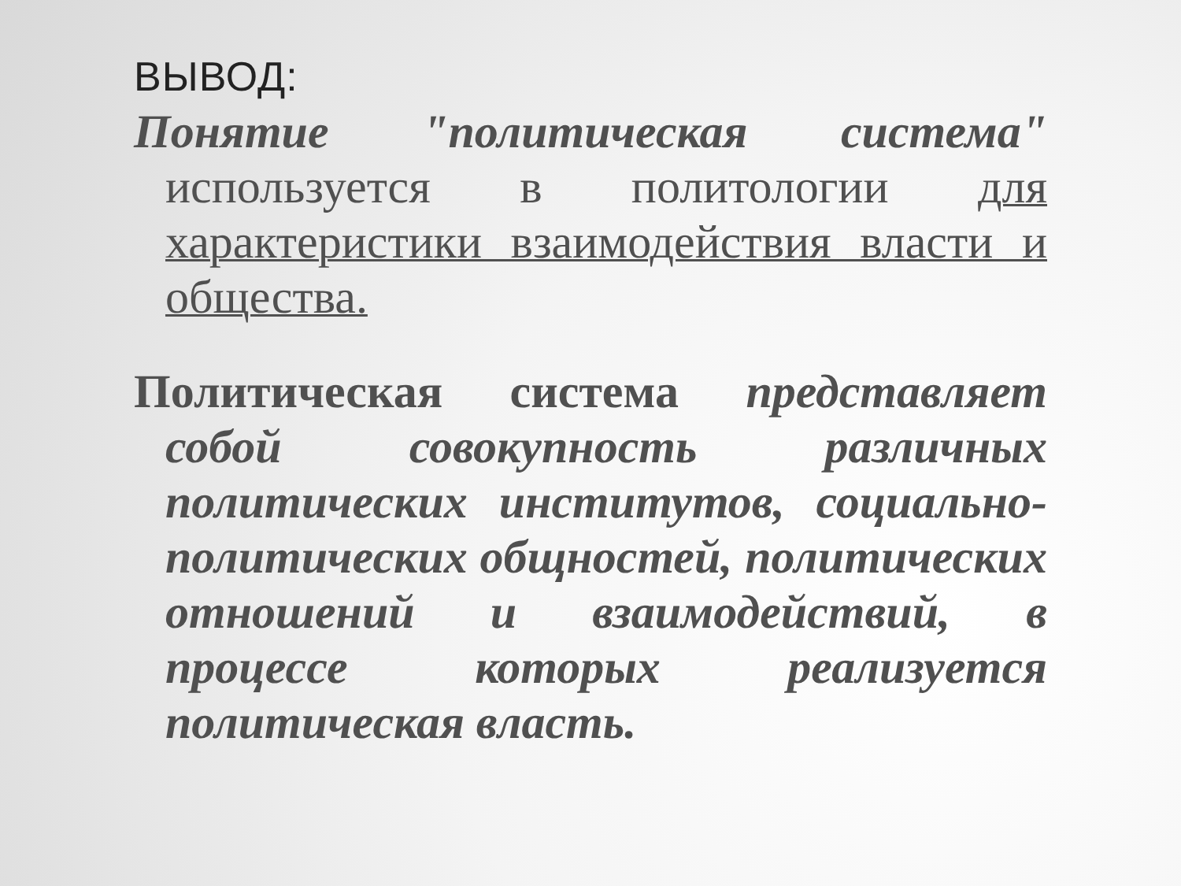ВЫВОД:
Понятие "политическая система" используется в политологии для характеристики взаимодействия власти и общества.
Политическая система представляет собой совокупность различных политических институтов, социально-политических общностей, политических отношений и взаимодействий, в процессе которых реализуется политическая власть.